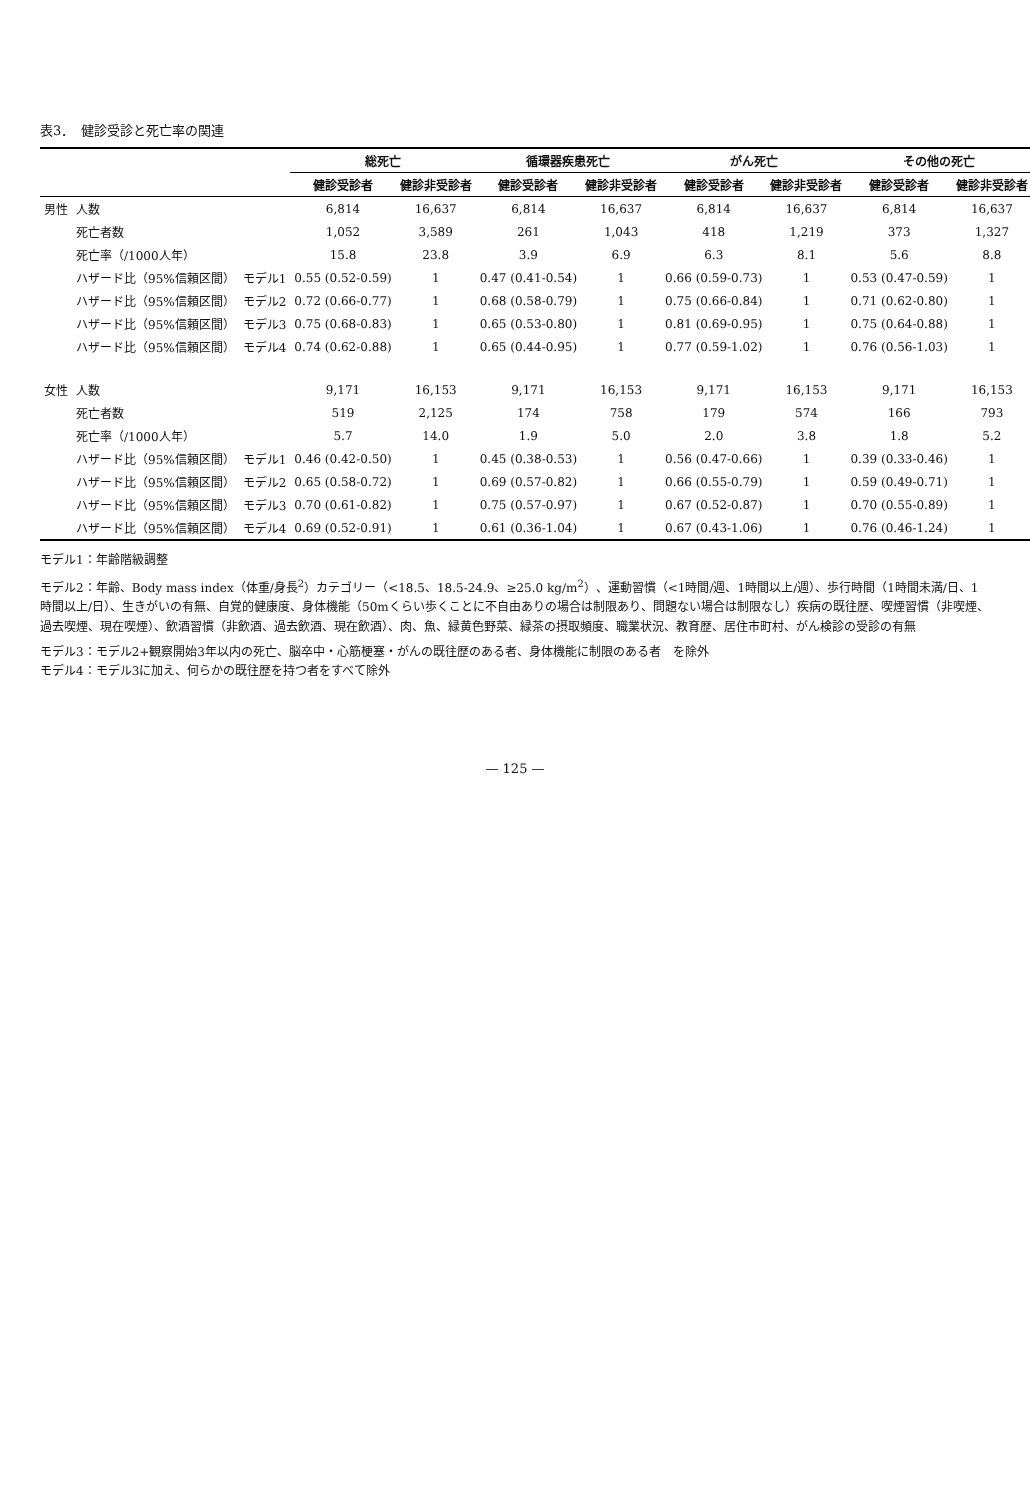表3．　健診受診と死亡率の関連
| | | | 総死亡 | | 循環器疾患死亡 | | がん死亡 | | その他の死亡 | |
| --- | --- | --- | --- | --- | --- | --- | --- | --- | --- | --- |
| | | | 健診受診者 | 健診非受診者 | 健診受診者 | 健診非受診者 | 健診受診者 | 健診非受診者 | 健診受診者 | 健診非受診者 |
| 男性 | 人数 | | 6,814 | 16,637 | 6,814 | 16,637 | 6,814 | 16,637 | 6,814 | 16,637 |
| | 死亡者数 | | 1,052 | 3,589 | 261 | 1,043 | 418 | 1,219 | 373 | 1,327 |
| | 死亡率（/1000人年） | | 15.8 | 23.8 | 3.9 | 6.9 | 6.3 | 8.1 | 5.6 | 8.8 |
| | ハザード比（95%信頼区間） | モデル1 | 0.55 (0.52-0.59) | 1 | 0.47 (0.41-0.54) | 1 | 0.66 (0.59-0.73) | 1 | 0.53 (0.47-0.59) | 1 |
| | ハザード比（95%信頼区間） | モデル2 | 0.72 (0.66-0.77) | 1 | 0.68 (0.58-0.79) | 1 | 0.75 (0.66-0.84) | 1 | 0.71 (0.62-0.80) | 1 |
| | ハザード比（95%信頼区間） | モデル3 | 0.75 (0.68-0.83) | 1 | 0.65 (0.53-0.80) | 1 | 0.81 (0.69-0.95) | 1 | 0.75 (0.64-0.88) | 1 |
| | ハザード比（95%信頼区間） | モデル4 | 0.74 (0.62-0.88) | 1 | 0.65 (0.44-0.95) | 1 | 0.77 (0.59-1.02) | 1 | 0.76 (0.56-1.03) | 1 |
| 女性 | 人数 | | 9,171 | 16,153 | 9,171 | 16,153 | 9,171 | 16,153 | 9,171 | 16,153 |
| | 死亡者数 | | 519 | 2,125 | 174 | 758 | 179 | 574 | 166 | 793 |
| | 死亡率（/1000人年） | | 5.7 | 14.0 | 1.9 | 5.0 | 2.0 | 3.8 | 1.8 | 5.2 |
| | ハザード比（95%信頼区間） | モデル1 | 0.46 (0.42-0.50) | 1 | 0.45 (0.38-0.53) | 1 | 0.56 (0.47-0.66) | 1 | 0.39 (0.33-0.46) | 1 |
| | ハザード比（95%信頼区間） | モデル2 | 0.65 (0.58-0.72) | 1 | 0.69 (0.57-0.82) | 1 | 0.66 (0.55-0.79) | 1 | 0.59 (0.49-0.71) | 1 |
| | ハザード比（95%信頼区間） | モデル3 | 0.70 (0.61-0.82) | 1 | 0.75 (0.57-0.97) | 1 | 0.67 (0.52-0.87) | 1 | 0.70 (0.55-0.89) | 1 |
| | ハザード比（95%信頼区間） | モデル4 | 0.69 (0.52-0.91) | 1 | 0.61 (0.36-1.04) | 1 | 0.67 (0.43-1.06) | 1 | 0.76 (0.46-1.24) | 1 |
モデル1：年齢階級調整
モデル2：年齢、Body mass index（体重/身長<sup>2</sup>）カテゴリー（<18.5、18.5-24.9、≥25.0 kg/m<sup>2</sup>）、運動習慣（<1時間/週、1時間以上/週）、歩行時間（1時間未満/日、1時間以上/日）、生きがいの有無、自覚的健康度、身体機能（50mくらい歩くことに不自由ありの場合は制限あり、問題ない場合は制限なし）疾病の既往歴、喫煙習慣（非喫煙、過去喫煙、現在喫煙）、飲酒習慣（非飲酒、過去飲酒、現在飲酒）、肉、魚、緑黄色野菜、緑茶の摂取頻度、職業状況、教育歴、居住市町村、がん検診の受診の有無
モデル3：モデル2+観察開始3年以内の死亡、脳卒中・心筋梗塞・がんの既往歴のある者、身体機能に制限のある者　を除外
モデル4：モデル3に加え、何らかの既往歴を持つ者をすべて除外
— 125 —